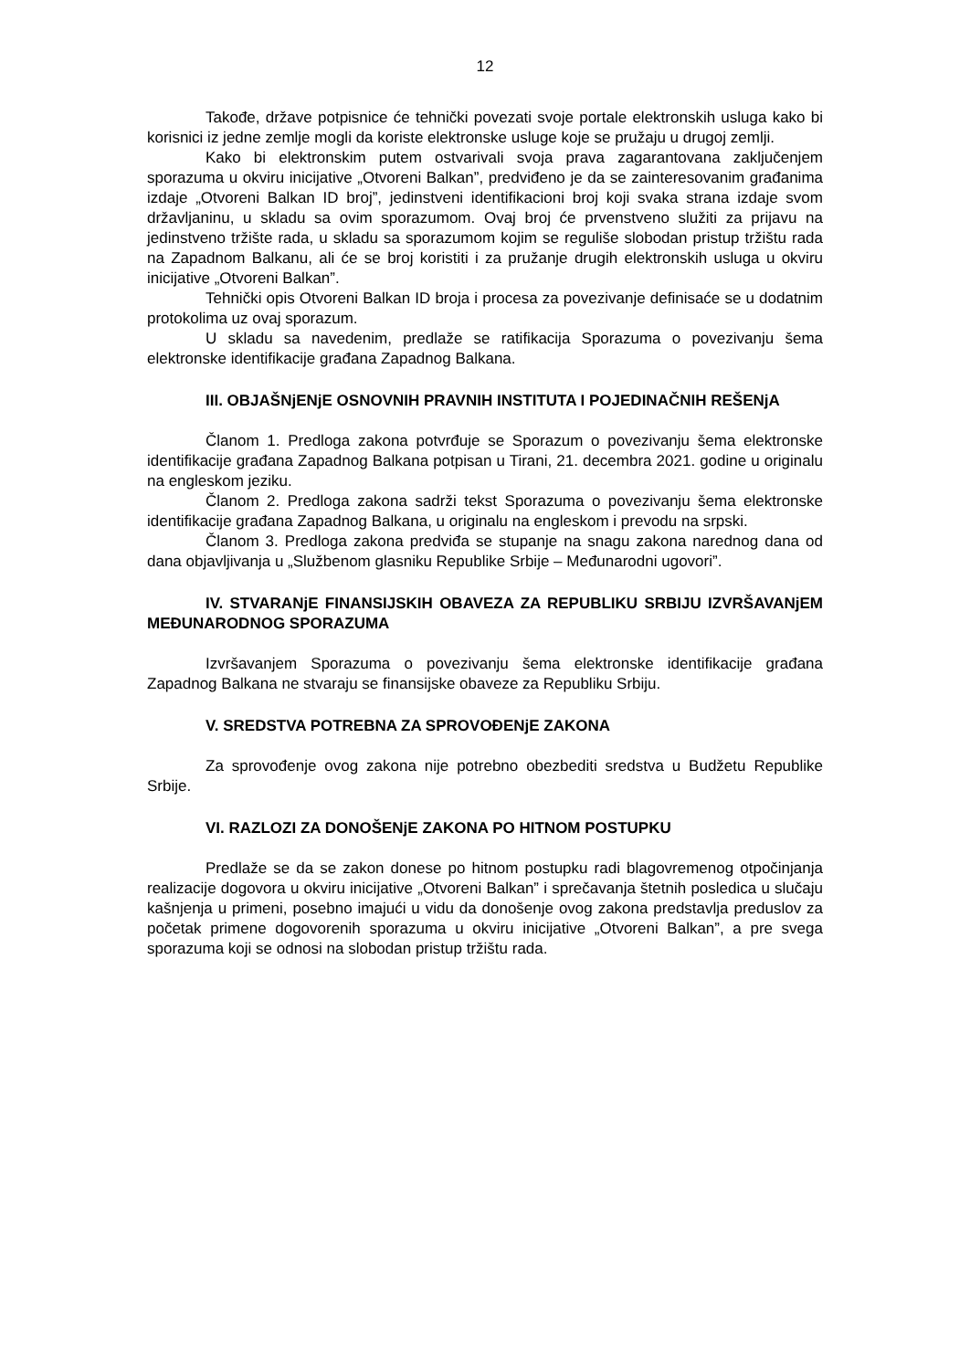12
Takođe, države potpisnice će tehnički povezati svoje portale elektronskih usluga kako bi korisnici iz jedne zemlje mogli da koriste elektronske usluge koje se pružaju u drugoj zemlji.
Kako bi elektronskim putem ostvarivali svoja prava zagarantovana zaključenjem sporazuma u okviru inicijative „Otvoreni Balkan”, predviđeno je da se zainteresovanim građanima izdaje „Otvoreni Balkan ID broj”, jedinstveni identifikacioni broj koji svaka strana izdaje svom državljaninu, u skladu sa ovim sporazumom. Ovaj broj će prvenstveno služiti za prijavu na jedinstveno tržište rada, u skladu sa sporazumom kojim se reguliše slobodan pristup tržištu rada na Zapadnom Balkanu, ali će se broj koristiti i za pružanje drugih elektronskih usluga u okviru inicijative „Otvoreni Balkan”.
Tehnički opis Otvoreni Balkan ID broja i procesa za povezivanje definisaće se u dodatnim protokolima uz ovaj sporazum.
U skladu sa navedenim, predlaže se ratifikacija Sporazuma o povezivanju šema elektronske identifikacije građana Zapadnog Balkana.
III. OBJAŠNjENjE OSNOVNIH PRAVNIH INSTITUTA I POJEDINAČNIH REŠENjA
Članom 1. Predloga zakona potvrđuje se Sporazum o povezivanju šema elektronske identifikacije građana Zapadnog Balkana potpisan u Tirani, 21. decembra 2021. godine u originalu na engleskom jeziku.
Članom 2. Predloga zakona sadrži tekst Sporazuma o povezivanju šema elektronske identifikacije građana Zapadnog Balkana, u originalu na engleskom i prevodu na srpski.
Članom 3. Predloga zakona predviđa se stupanje na snagu zakona narednog dana od dana objavljivanja u „Službenom glasniku Republike Srbije – Međunarodni ugovori”.
IV. STVARANjE FINANSIJSKIH OBAVEZA ZA REPUBLIKU SRBIJU IZVRŠAVANjEM MEĐUNARODNOG SPORAZUMA
Izvršavanjem Sporazuma o povezivanju šema elektronske identifikacije građana Zapadnog Balkana ne stvaraju se finansijske obaveze za Republiku Srbiju.
V. SREDSTVA POTREBNA ZA SPROVOĐENjE ZAKONA
Za sprovođenje ovog zakona nije potrebno obezbediti sredstva u Budžetu Republike Srbije.
VI. RAZLOZI ZA DONOŠENjE ZAKONA PO HITNOM POSTUPKU
Predlaže se da se zakon donese po hitnom postupku radi blagovremenog otpočinjanja realizacije dogovora u okviru inicijative „Otvoreni Balkan” i sprečavanja štetnih posledica u slučaju kašnjenja u primeni, posebno imajući u vidu da donošenje ovog zakona predstavlja preduslov za početak primene dogovorenih sporazuma u okviru inicijative „Otvoreni Balkan”, a pre svega sporazuma koji se odnosi na slobodan pristup tržištu rada.